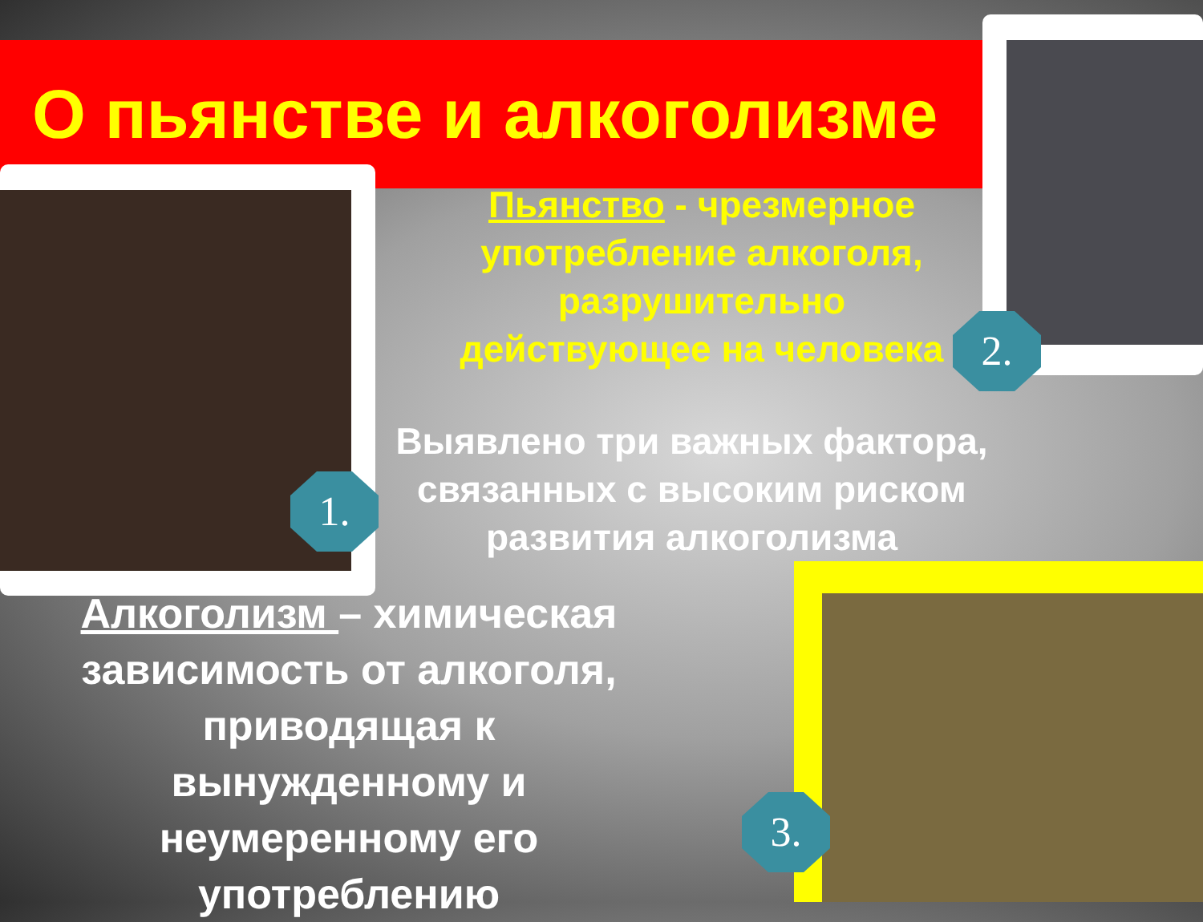О пьянстве и алкоголизме
1.
2.
3.
Пьянство - чрезмерное употребление алкоголя, разрушительно действующее на человека
Выявлено три важных фактора, связанных с высоким риском развития алкоголизма
Алкоголизм – химическая зависимость от алкоголя, приводящая к вынужденному и неумеренному его употреблению